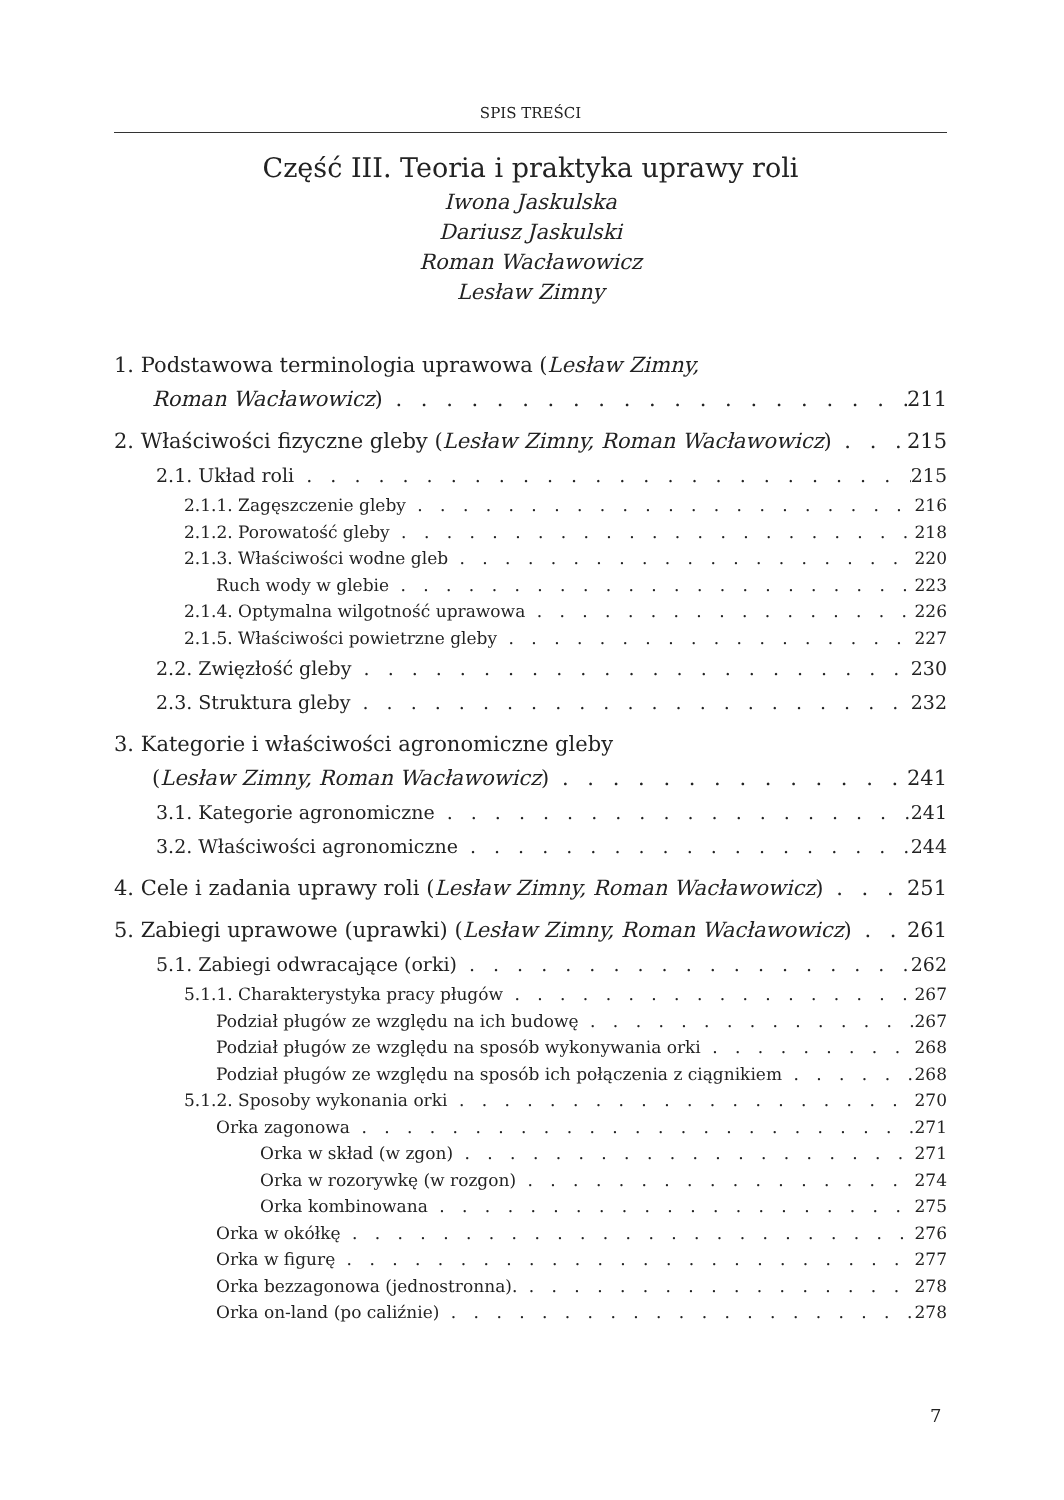SPIS TREŚCI
Część III. Teoria i praktyka uprawy roli
Iwona Jaskulska
Dariusz Jaskulski
Roman Wacławowicz
Lesław Zimny
1. Podstawowa terminologia uprawowa (Lesław Zimny,
Roman Wacławowicz) 211
2. Właściwości fizyczne gleby (Lesław Zimny, Roman Wacławowicz) 215
2.1. Układ roli 215
2.1.1. Zagęszczenie gleby 216
2.1.2. Porowatość gleby 218
2.1.3. Właściwości wodne gleb 220
Ruch wody w glebie 223
2.1.4. Optymalna wilgotność uprawowa 226
2.1.5. Właściwości powietrzne gleby 227
2.2. Zwięzłość gleby 230
2.3. Struktura gleby 232
3. Kategorie i właściwości agronomiczne gleby
(Lesław Zimny, Roman Wacławowicz) 241
3.1. Kategorie agronomiczne 241
3.2. Właściwości agronomiczne 244
4. Cele i zadania uprawy roli (Lesław Zimny, Roman Wacławowicz) 251
5. Zabiegi uprawowe (uprawki) (Lesław Zimny, Roman Wacławowicz) 261
5.1. Zabiegi odwracające (orki) 262
5.1.1. Charakterystyka pracy pługów 267
Podział pługów ze względu na ich budowę 267
Podział pługów ze względu na sposób wykonywania orki 268
Podział pługów ze względu na sposób ich połączenia z ciągnikiem 268
5.1.2. Sposoby wykonania orki 270
Orka zagonowa 271
Orka w skład (w zgon) 271
Orka w rozorywkę (w rozgon) 274
Orka kombinowana 275
Orka w okółkę 276
Orka w figurę 277
Orka bezzagonowa (jednostronna). 278
Orka on-land (po caliźnie) 278
7